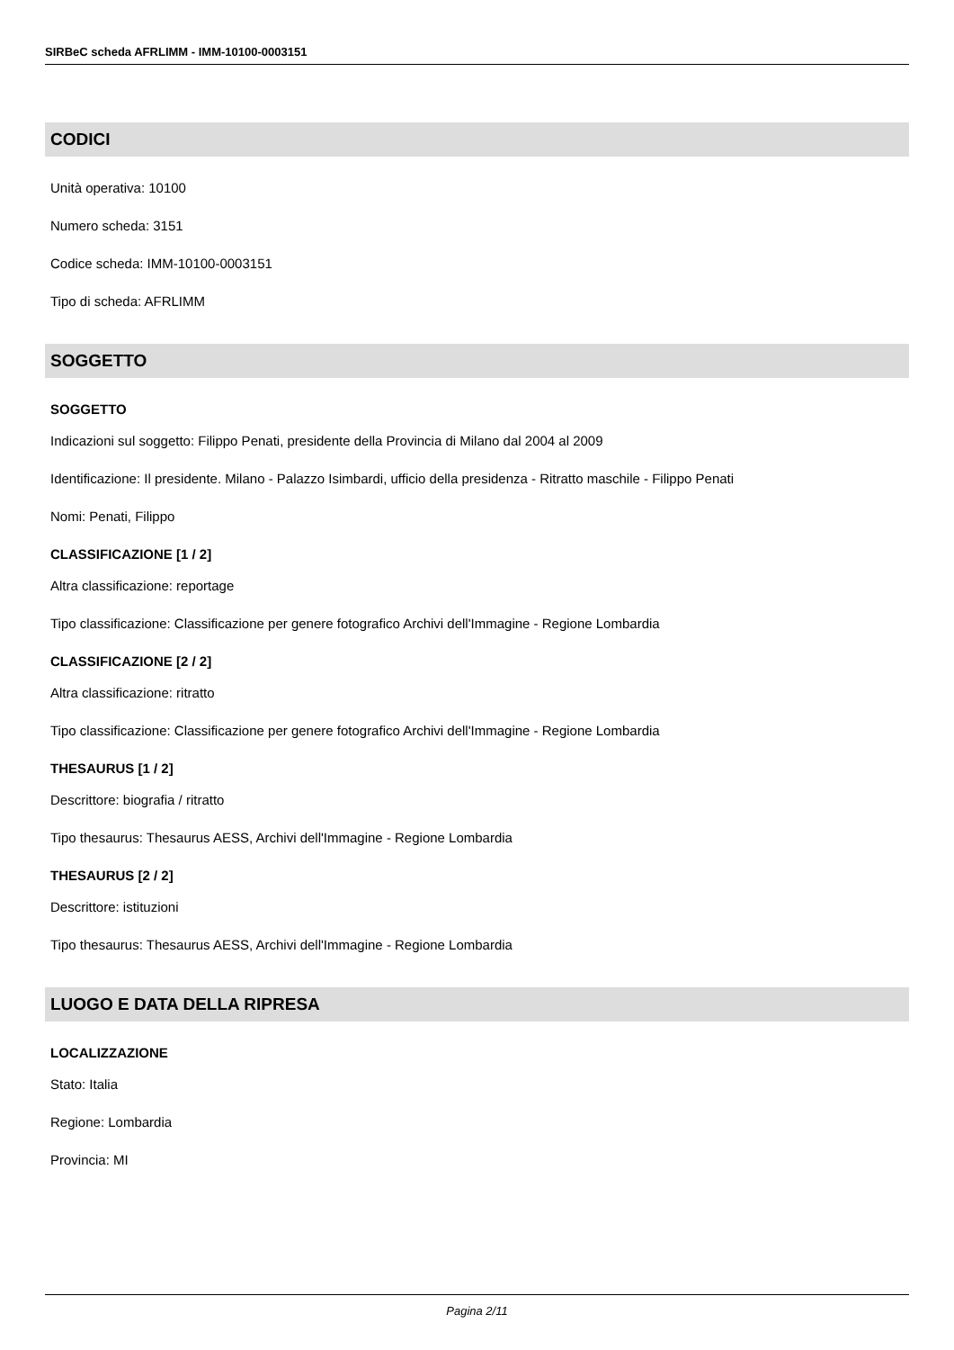SIRBeC scheda AFRLIMM - IMM-10100-0003151
CODICI
Unità operativa: 10100
Numero scheda: 3151
Codice scheda: IMM-10100-0003151
Tipo di scheda: AFRLIMM
SOGGETTO
SOGGETTO
Indicazioni sul soggetto: Filippo Penati, presidente della Provincia di Milano dal 2004 al 2009
Identificazione: Il presidente. Milano - Palazzo Isimbardi, ufficio della presidenza - Ritratto maschile - Filippo Penati
Nomi: Penati, Filippo
CLASSIFICAZIONE [1 / 2]
Altra classificazione: reportage
Tipo classificazione: Classificazione per genere fotografico Archivi dell'Immagine - Regione Lombardia
CLASSIFICAZIONE [2 / 2]
Altra classificazione: ritratto
Tipo classificazione: Classificazione per genere fotografico Archivi dell'Immagine - Regione Lombardia
THESAURUS [1 / 2]
Descrittore: biografia / ritratto
Tipo thesaurus: Thesaurus AESS, Archivi dell'Immagine - Regione Lombardia
THESAURUS [2 / 2]
Descrittore: istituzioni
Tipo thesaurus: Thesaurus AESS, Archivi dell'Immagine - Regione Lombardia
LUOGO E DATA DELLA RIPRESA
LOCALIZZAZIONE
Stato: Italia
Regione: Lombardia
Provincia: MI
Pagina 2/11